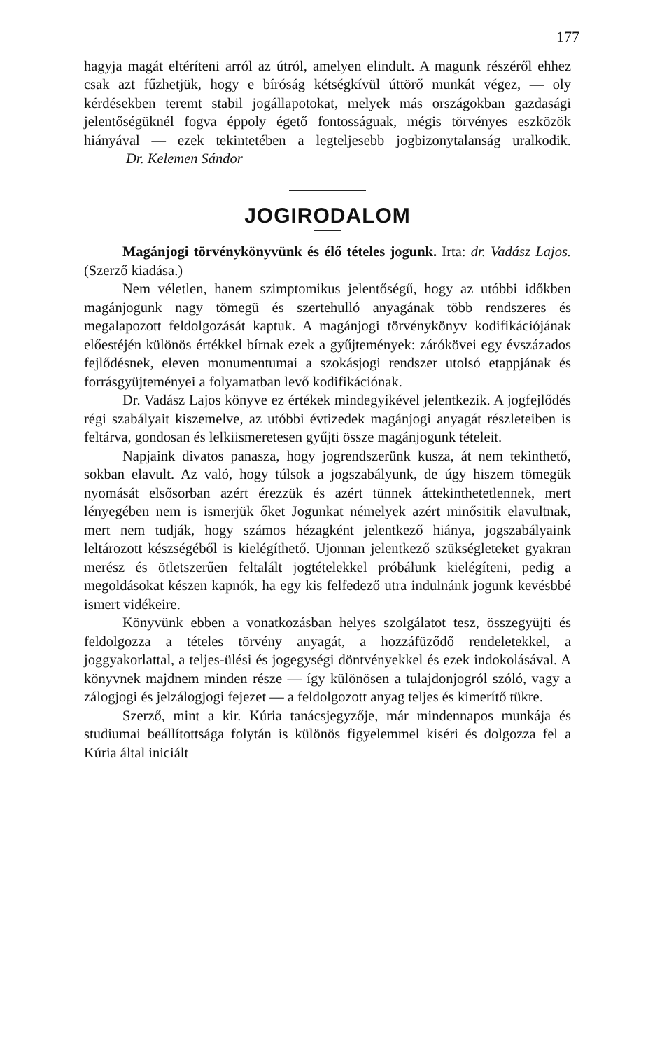177
hagyja magát eltéríteni arról az útról, amelyen elindult. A magunk részéről ehhez csak azt fűzhetjük, hogy e bíróság kétségkívül úttörő munkát végez, — oly kérdésekben teremt stabil jogállapotokat, melyek más országokban gazdasági jelentőségüknél fogva éppoly égető fontosságuak, mégis törvényes eszközök hiányával — ezek tekintetében a legteljesebb jogbizonytalanság uralkodik. Dr. Kelemen Sándor
JOGIRODALOM
Magánjogi törvénykönyvünk és élő tételes jogunk. Irta: dr. Vadász Lajos. (Szerző kiadása.)
Nem véletlen, hanem szimptomikus jelentőségű, hogy az utóbbi időkben magánjogunk nagy tömegü és szertehulló anyagának több rendszeres és megalapozott feldolgozását kaptuk. A magánjogi törvénykönyv kodifikációjának előestéjén különös értékkel bírnak ezek a gyűjtemények: zárókövei egy évszázados fejlődésnek, eleven monumentumai a szokásjogi rendszer utolsó etappjának és forrásgyüjteményei a folyamatban levő kodifikációnak.
Dr. Vadász Lajos könyve ez értékek mindegyikével jelentkezik. A jogfejlődés régi szabályait kiszemelve, az utóbbi évtizedek magánjogi anyagát részleteiben is feltárva, gondosan és lelkiismeretesen gyűjti össze magánjogunk tételeit.
Napjaink divatos panasza, hogy jogrendszerünk kusza, át nem tekinthető, sokban elavult. Az való, hogy túlsok a jogszabályunk, de úgy hiszem tömegük nyomását elsősorban azért érezzük és azért tünnek áttekinthetetlennek, mert lényegében nem is ismerjük őket Jogunkat némelyek azért minősitik elavultnak, mert nem tudják, hogy számos hézagként jelentkező hiánya, jogszabályaink leltározott készségéből is kielégíthető. Ujonnan jelentkező szükségleteket gyakran merész és ötletszerűen feltalált jogtételekkel próbálunk kielégíteni, pedig a megoldásokat készen kapnók, ha egy kis felfedező utra indulnánk jogunk kevésbbé ismert vidékeire.
Könyvünk ebben a vonatkozásban helyes szolgálatot tesz, összegyüjti és feldolgozza a tételes törvény anyagát, a hozzáfüződő rendeletekkel, a joggyakorlattal, a teljes-ülési és jogegységi döntvényekkel és ezek indokolásával. A könyvnek majdnem minden része — így különösen a tulajdonjogról szóló, vagy a zálogjogi és jelzálogjogi fejezet — a feldolgozott anyag teljes és kimerítő tükre.
Szerző, mint a kir. Kúria tanácsjegyzője, már mindennapos munkája és studiumai beállítottsága folytán is különös figyelemmel kiséri és dolgozza fel a Kúria által iniciált